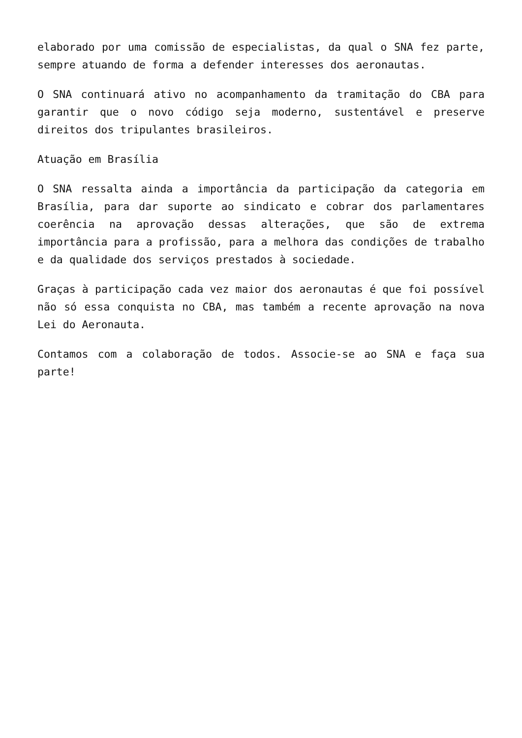elaborado por uma comissão de especialistas, da qual o SNA fez parte, sempre atuando de forma a defender interesses dos aeronautas.
O SNA continuará ativo no acompanhamento da tramitação do CBA para garantir que o novo código seja moderno, sustentável e preserve direitos dos tripulantes brasileiros.
Atuação em Brasília
O SNA ressalta ainda a importância da participação da categoria em Brasília, para dar suporte ao sindicato e cobrar dos parlamentares coerência na aprovação dessas alterações, que são de extrema importância para a profissão, para a melhora das condições de trabalho e da qualidade dos serviços prestados à sociedade.
Graças à participação cada vez maior dos aeronautas é que foi possível não só essa conquista no CBA, mas também a recente aprovação na nova Lei do Aeronauta.
Contamos com a colaboração de todos. Associe-se ao SNA e faça sua parte!